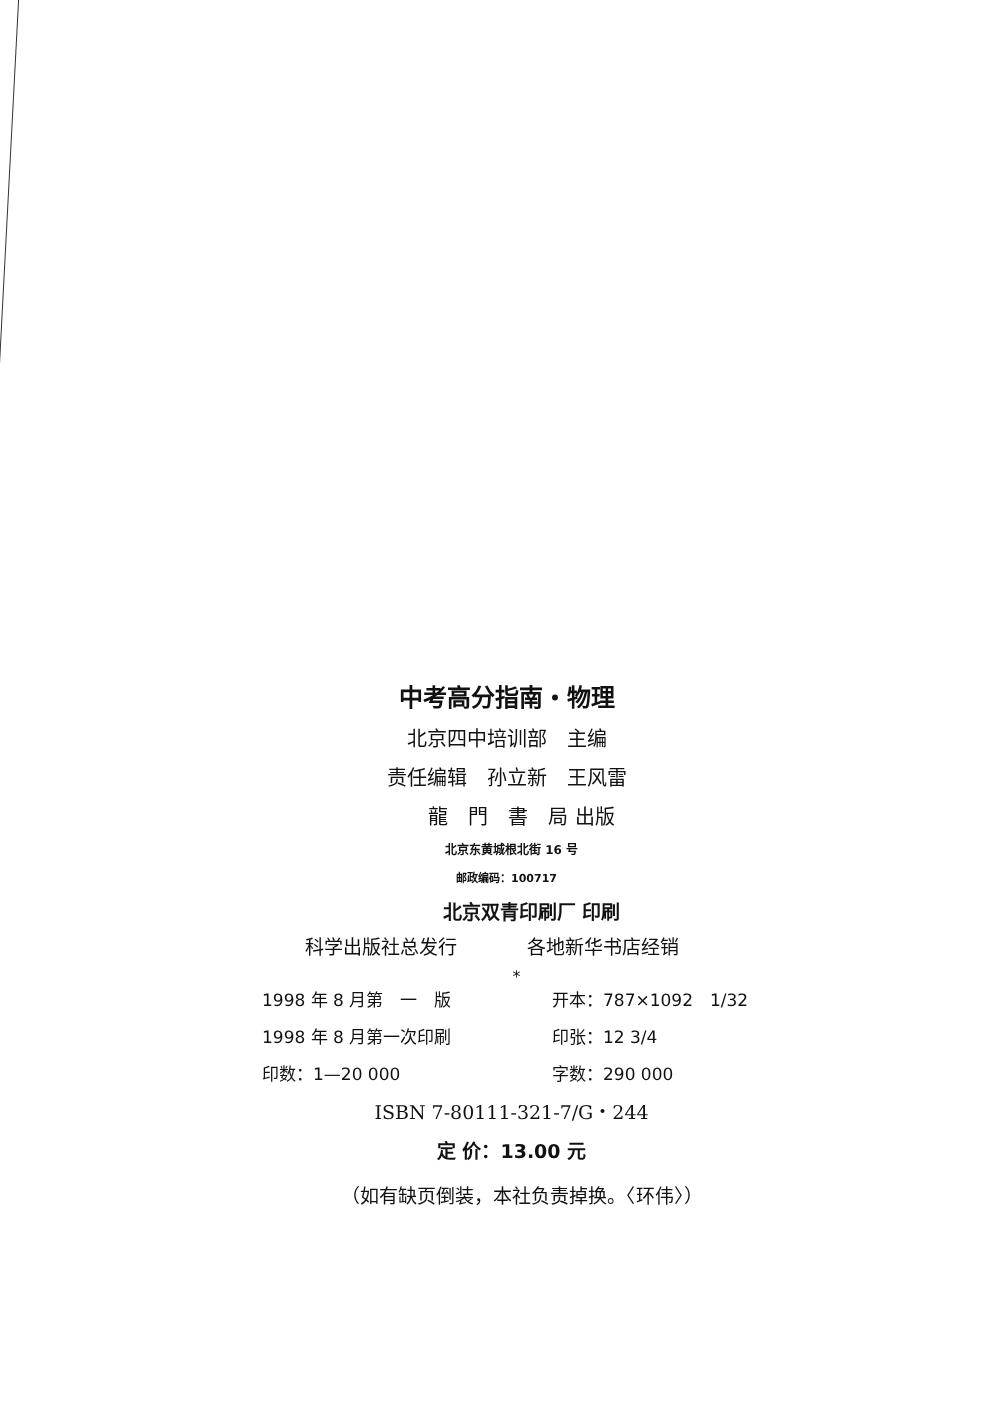中考高分指南・物理
北京四中培训部　主编
责任编辑　孙立新　王风雷
龍　門　書　局 出版
北京东黄城根北街 16 号
邮政编码：100717
北京双青印刷厂 印刷
科学出版社总发行 各地新华书店经销
*
1998 年 8 月第　一　版 开本：787×1092　1/32 1998 年 8 月第一次印刷 印张：12 3/4 印数：1—20 000 字数：290 000
ISBN 7-80111-321-7/G・244
定 价：13.00 元
（如有缺页倒装，本社负责掉换。〈环伟〉）